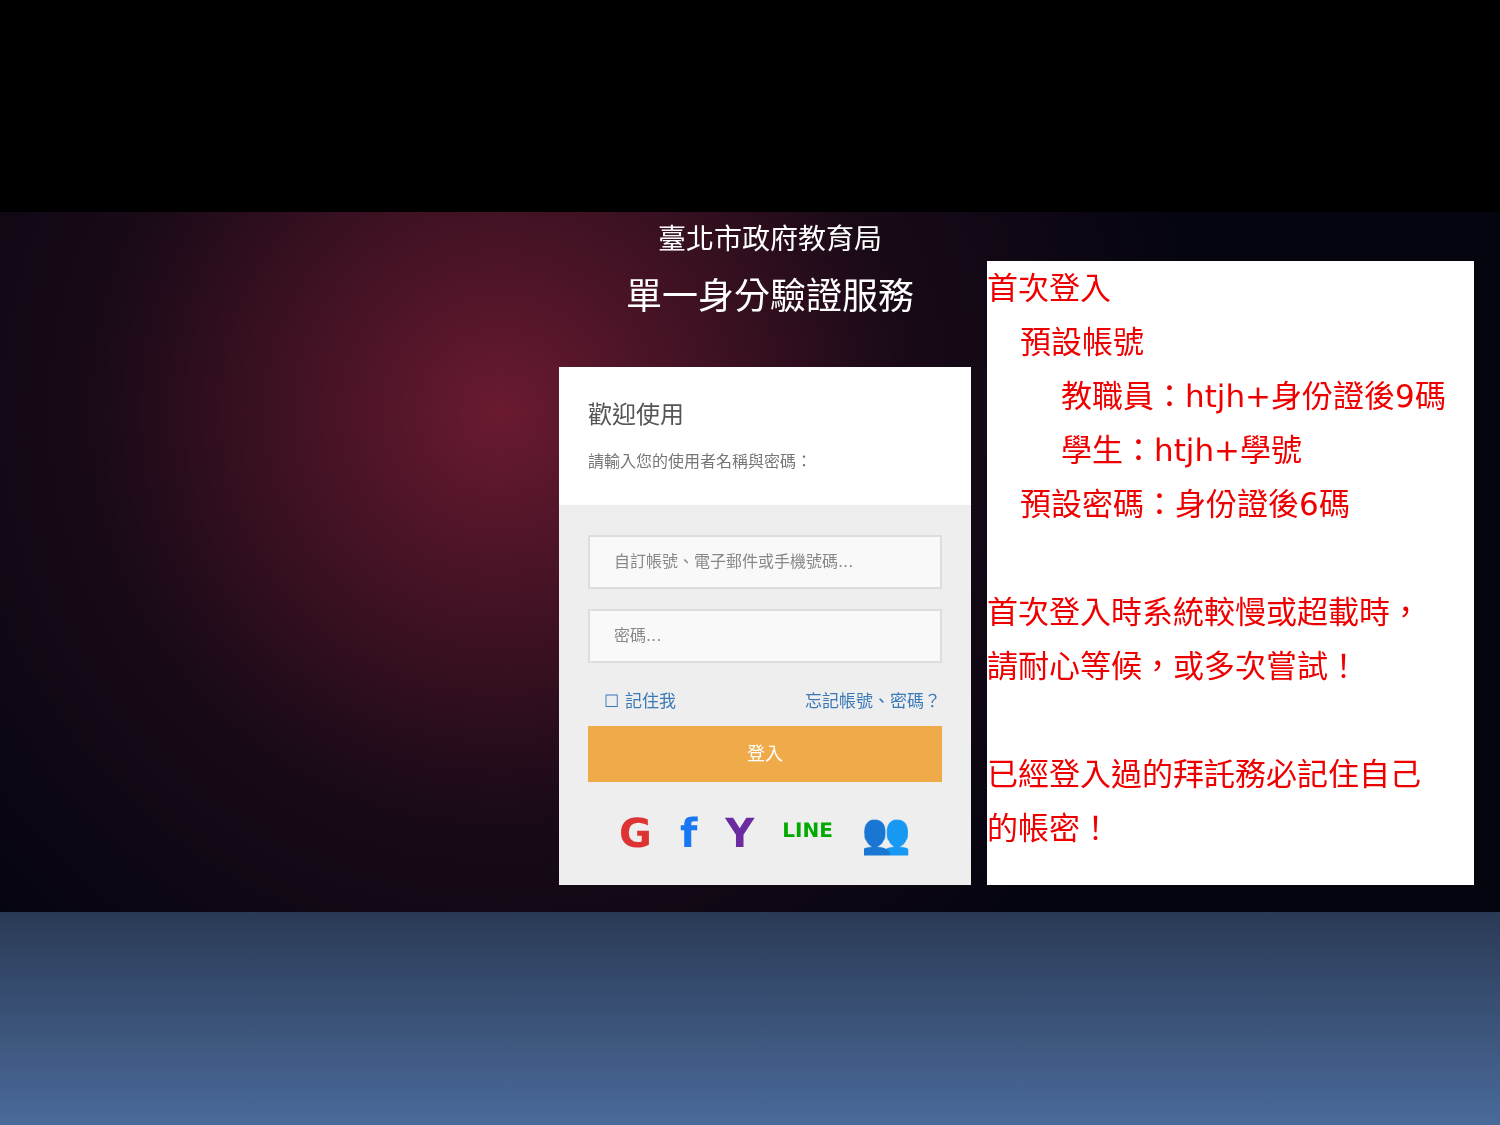臺北市政府教育局
單一身分驗證服務
歡迎使用
請輸入您的使用者名稱與密碼：
自訂帳號、電子郵件或手機號碼...
密碼...
☐ 記住我 忘記帳號、密碼？
登入
G f Y LINE 👥
首次登入
預設帳號
教職員：htjh+身份證後9碼
學生：htjh+學號
預設密碼：身份證後6碼
首次登入時系統較慢或超載時，
請耐心等候，或多次嘗試！
已經登入過的拜託務必記住自己
的帳密！